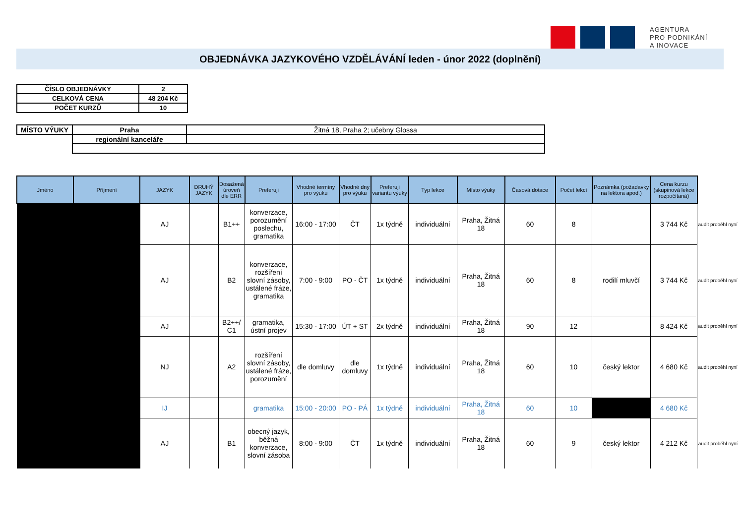AGENTURA
PRO PODNIKÁNÍ
A INOVACE
OBJEDNÁVKA JAZYKOVÉHO VZDĚLÁVÁNÍ leden - únor 2022 (doplnění)
| ČÍSLO OBJEDNÁVKY | 2 |
| CELKOVÁ CENA | 48 204 Kč |
| POČET KURZŮ | 10 |
| MÍSTO VÝUKY | Praha | Žitná 18, Praha 2; učebny Glossa |
| | regionální kanceláře | |
| Jméno | Příjmení | JAZYK | DRUHÝ JAZYK | Dosažená úroveň dle ERR | Preferuji | Vhodné termíny pro výuku | Vhodné dny pro výuku | Preferuji variantu výuky | Typ lekce | Místo výuky | Časová dotace | Počet lekcí | Poznámka (požadavky na lektora apod.) | Cena kurzu (skupinová lekce rozpočítaná) | |
| | | AJ | | B1++ | konverzace, porozumění poslechu, gramatika | 16:00 - 17:00 | ČT | 1x týdně | individuální | Praha, Žitná 18 | 60 | 8 | | 3 744 Kč | audit proběhl nyní |
| | | AJ | | B2 | konverzace, rozšíření slovní zásoby, ustálené fráze, gramatika | 7:00 - 9:00 | PO - ČT | 1x týdně | individuální | Praha, Žitná 18 | 60 | 8 | rodilí mluvčí | 3 744 Kč | audit proběhl nyní |
| | | AJ | | B2++/ C1 | gramatika, ústní projev | 15:30 - 17:00 | ÚT + ST | 2x týdně | individuální | Praha, Žitná 18 | 90 | 12 | | 8 424 Kč | audit proběhl nyní |
| | | NJ | | A2 | rozšíření slovní zásoby, ustálené fráze, porozumění | dle domluvy | dle domluvy | 1x týdně | individuální | Praha, Žitná 18 | 60 | 10 | český lektor | 4 680 Kč | audit proběhl nyní |
| | | IJ | | | gramatika | 15:00 - 20:00 | PO - PÁ | 1x týdně | individuální | Praha, Žitná 18 | 60 | 10 | | 4 680 Kč | |
| | | AJ | | B1 | obecný jazyk, běžná konverzace, slovní zásoba | 8:00 - 9:00 | ČT | 1x týdně | individuální | Praha, Žitná 18 | 60 | 9 | český lektor | 4 212 Kč | audit proběhl nyní |